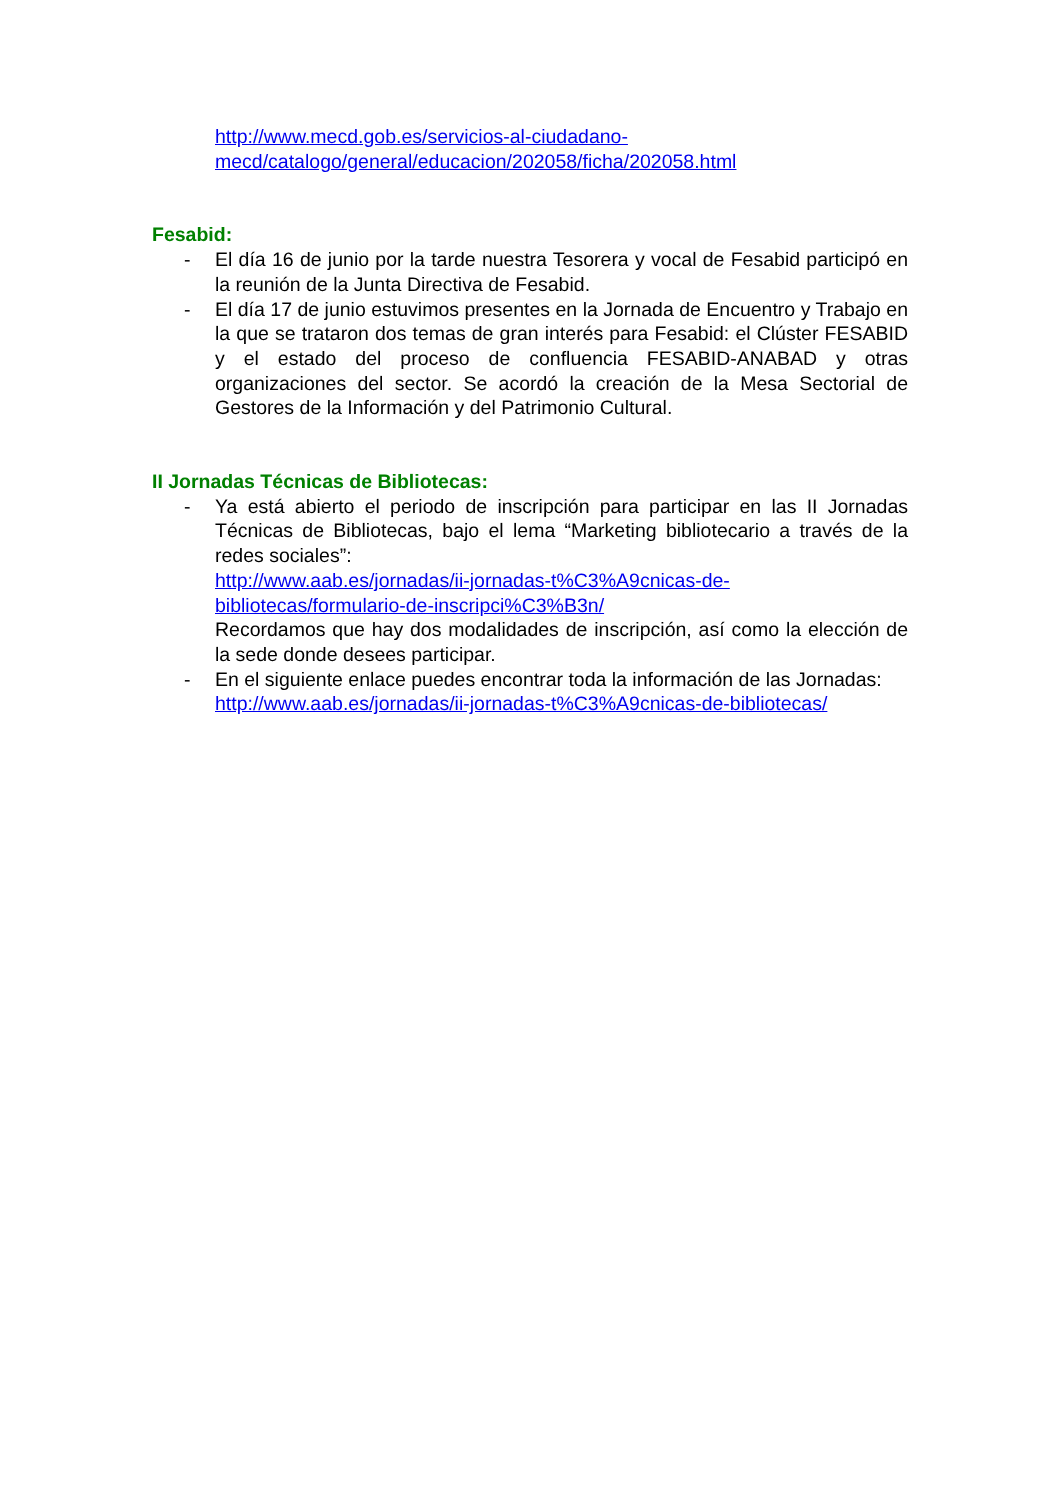http://www.mecd.gob.es/servicios-al-ciudadano-
mecd/catalogo/general/educacion/202058/ficha/202058.html
Fesabid:
- El día 16 de junio por la tarde nuestra Tesorera y vocal de Fesabid participó en la reunión de la Junta Directiva de Fesabid.
- El día 17 de junio estuvimos presentes en la Jornada de Encuentro y Trabajo en la que se trataron dos temas de gran interés para Fesabid: el Clúster FESABID y el estado del proceso de confluencia FESABID-ANABAD y otras organizaciones del sector. Se acordó la creación de la Mesa Sectorial de Gestores de la Información y del Patrimonio Cultural.
II Jornadas Técnicas de Bibliotecas:
- Ya está abierto el periodo de inscripción para participar en las II Jornadas Técnicas de Bibliotecas, bajo el lema “Marketing bibliotecario a través de la redes sociales”:
http://www.aab.es/jornadas/ii-jornadas-t%C3%A9cnicas-de-bibliotecas/formulario-de-inscripci%C3%B3n/
Recordamos que hay dos modalidades de inscripción, así como la elección de la sede donde desees participar.
- En el siguiente enlace puedes encontrar toda la información de las Jornadas:
http://www.aab.es/jornadas/ii-jornadas-t%C3%A9cnicas-de-bibliotecas/